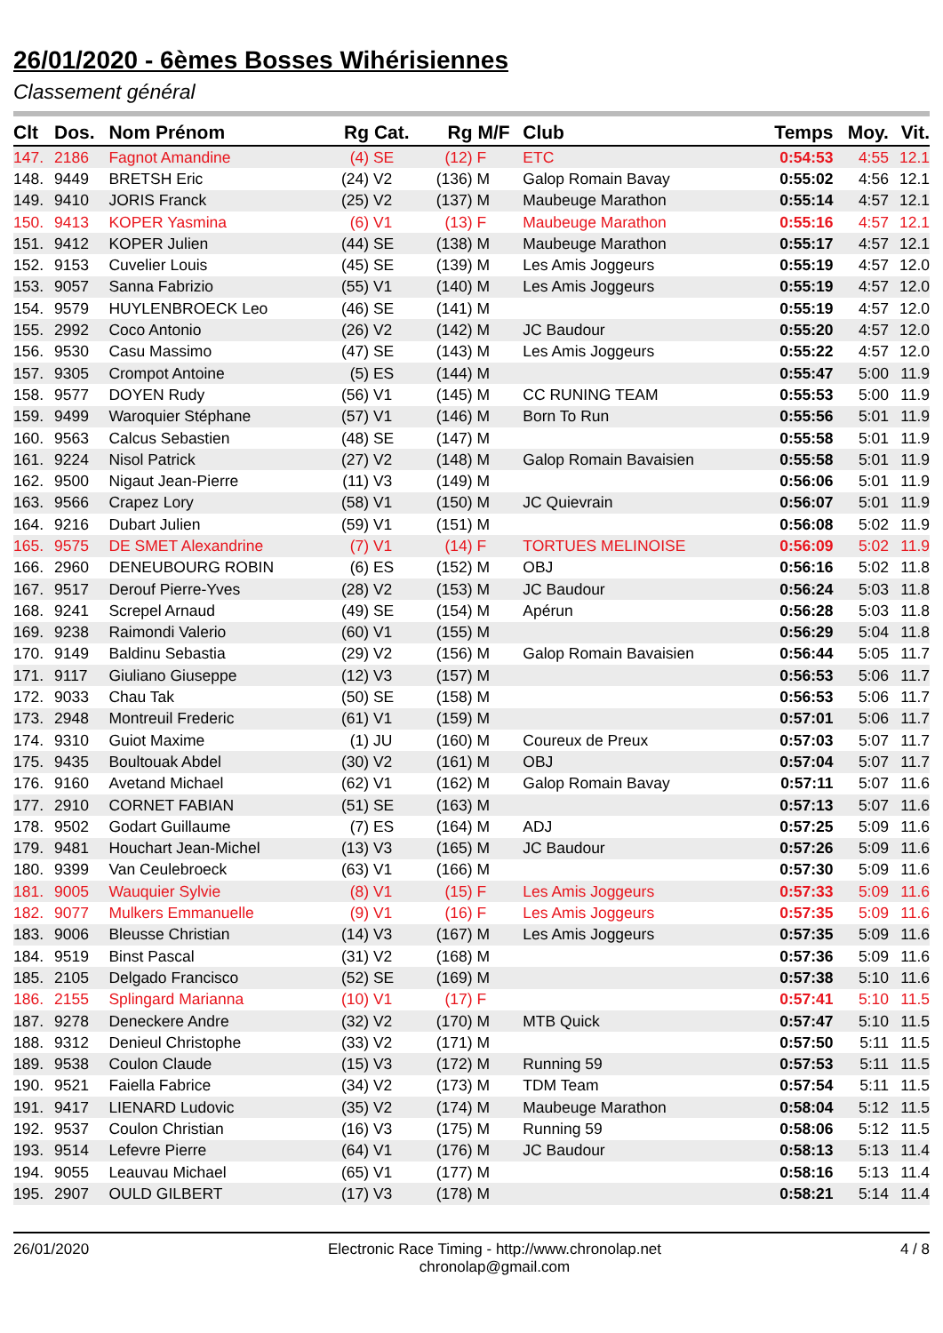26/01/2020 - 6èmes Bosses Wihérisiennes
Classement général
| Clt | Dos. | Nom Prénom | Rg | Cat. | Rg | M/F | Club | Temps | Moy. | Vit. |
| --- | --- | --- | --- | --- | --- | --- | --- | --- | --- | --- |
| 147. | 2186 | Fagnot Amandine | (4) | SE | (12) | F | ETC | 0:54:53 | 4:55 | 12.1 |
| 148. | 9449 | BRETSH Eric | (24) | V2 | (136) | M | Galop Romain Bavay | 0:55:02 | 4:56 | 12.1 |
| 149. | 9410 | JORIS Franck | (25) | V2 | (137) | M | Maubeuge Marathon | 0:55:14 | 4:57 | 12.1 |
| 150. | 9413 | KOPER Yasmina | (6) | V1 | (13) | F | Maubeuge Marathon | 0:55:16 | 4:57 | 12.1 |
| 151. | 9412 | KOPER Julien | (44) | SE | (138) | M | Maubeuge Marathon | 0:55:17 | 4:57 | 12.1 |
| 152. | 9153 | Cuvelier Louis | (45) | SE | (139) | M | Les Amis Joggeurs | 0:55:19 | 4:57 | 12.0 |
| 153. | 9057 | Sanna Fabrizio | (55) | V1 | (140) | M | Les Amis Joggeurs | 0:55:19 | 4:57 | 12.0 |
| 154. | 9579 | HUYLENBROECK Leo | (46) | SE | (141) | M | | 0:55:19 | 4:57 | 12.0 |
| 155. | 2992 | Coco Antonio | (26) | V2 | (142) | M | JC Baudour | 0:55:20 | 4:57 | 12.0 |
| 156. | 9530 | Casu Massimo | (47) | SE | (143) | M | Les Amis Joggeurs | 0:55:22 | 4:57 | 12.0 |
| 157. | 9305 | Crompot Antoine | (5) | ES | (144) | M | | 0:55:47 | 5:00 | 11.9 |
| 158. | 9577 | DOYEN Rudy | (56) | V1 | (145) | M | CC RUNING TEAM | 0:55:53 | 5:00 | 11.9 |
| 159. | 9499 | Waroquier Stéphane | (57) | V1 | (146) | M | Born To Run | 0:55:56 | 5:01 | 11.9 |
| 160. | 9563 | Calcus Sebastien | (48) | SE | (147) | M | | 0:55:58 | 5:01 | 11.9 |
| 161. | 9224 | Nisol Patrick | (27) | V2 | (148) | M | Galop Romain Bavaisien | 0:55:58 | 5:01 | 11.9 |
| 162. | 9500 | Nigaut Jean-Pierre | (11) | V3 | (149) | M | | 0:56:06 | 5:01 | 11.9 |
| 163. | 9566 | Crapez Lory | (58) | V1 | (150) | M | JC Quievrain | 0:56:07 | 5:01 | 11.9 |
| 164. | 9216 | Dubart Julien | (59) | V1 | (151) | M | | 0:56:08 | 5:02 | 11.9 |
| 165. | 9575 | DE SMET Alexandrine | (7) | V1 | (14) | F | TORTUES MELINOISE | 0:56:09 | 5:02 | 11.9 |
| 166. | 2960 | DENEUBOURG ROBIN | (6) | ES | (152) | M | OBJ | 0:56:16 | 5:02 | 11.8 |
| 167. | 9517 | Derouf Pierre-Yves | (28) | V2 | (153) | M | JC Baudour | 0:56:24 | 5:03 | 11.8 |
| 168. | 9241 | Screpel Arnaud | (49) | SE | (154) | M | Apérun | 0:56:28 | 5:03 | 11.8 |
| 169. | 9238 | Raimondi Valerio | (60) | V1 | (155) | M | | 0:56:29 | 5:04 | 11.8 |
| 170. | 9149 | Baldinu Sebastia | (29) | V2 | (156) | M | Galop Romain Bavaisien | 0:56:44 | 5:05 | 11.7 |
| 171. | 9117 | Giuliano Giuseppe | (12) | V3 | (157) | M | | 0:56:53 | 5:06 | 11.7 |
| 172. | 9033 | Chau Tak | (50) | SE | (158) | M | | 0:56:53 | 5:06 | 11.7 |
| 173. | 2948 | Montreuil Frederic | (61) | V1 | (159) | M | | 0:57:01 | 5:06 | 11.7 |
| 174. | 9310 | Guiot Maxime | (1) | JU | (160) | M | Coureux de Preux | 0:57:03 | 5:07 | 11.7 |
| 175. | 9435 | Boultouak Abdel | (30) | V2 | (161) | M | OBJ | 0:57:04 | 5:07 | 11.7 |
| 176. | 9160 | Avetand Michael | (62) | V1 | (162) | M | Galop Romain Bavay | 0:57:11 | 5:07 | 11.6 |
| 177. | 2910 | CORNET FABIAN | (51) | SE | (163) | M | | 0:57:13 | 5:07 | 11.6 |
| 178. | 9502 | Godart Guillaume | (7) | ES | (164) | M | ADJ | 0:57:25 | 5:09 | 11.6 |
| 179. | 9481 | Houchart Jean-Michel | (13) | V3 | (165) | M | JC Baudour | 0:57:26 | 5:09 | 11.6 |
| 180. | 9399 | Van Ceulebroeck | (63) | V1 | (166) | M | | 0:57:30 | 5:09 | 11.6 |
| 181. | 9005 | Wauquier Sylvie | (8) | V1 | (15) | F | Les Amis Joggeurs | 0:57:33 | 5:09 | 11.6 |
| 182. | 9077 | Mulkers Emmanuelle | (9) | V1 | (16) | F | Les Amis Joggeurs | 0:57:35 | 5:09 | 11.6 |
| 183. | 9006 | Bleusse Christian | (14) | V3 | (167) | M | Les Amis Joggeurs | 0:57:35 | 5:09 | 11.6 |
| 184. | 9519 | Binst Pascal | (31) | V2 | (168) | M | | 0:57:36 | 5:09 | 11.6 |
| 185. | 2105 | Delgado Francisco | (52) | SE | (169) | M | | 0:57:38 | 5:10 | 11.6 |
| 186. | 2155 | Splingard Marianna | (10) | V1 | (17) | F | | 0:57:41 | 5:10 | 11.5 |
| 187. | 9278 | Deneckere Andre | (32) | V2 | (170) | M | MTB Quick | 0:57:47 | 5:10 | 11.5 |
| 188. | 9312 | Denieul Christophe | (33) | V2 | (171) | M | | 0:57:50 | 5:11 | 11.5 |
| 189. | 9538 | Coulon Claude | (15) | V3 | (172) | M | Running 59 | 0:57:53 | 5:11 | 11.5 |
| 190. | 9521 | Faiella Fabrice | (34) | V2 | (173) | M | TDM Team | 0:57:54 | 5:11 | 11.5 |
| 191. | 9417 | LIENARD Ludovic | (35) | V2 | (174) | M | Maubeuge Marathon | 0:58:04 | 5:12 | 11.5 |
| 192. | 9537 | Coulon Christian | (16) | V3 | (175) | M | Running 59 | 0:58:06 | 5:12 | 11.5 |
| 193. | 9514 | Lefevre Pierre | (64) | V1 | (176) | M | JC Baudour | 0:58:13 | 5:13 | 11.4 |
| 194. | 9055 | Leauvau Michael | (65) | V1 | (177) | M | | 0:58:16 | 5:13 | 11.4 |
| 195. | 2907 | OULD GILBERT | (17) | V3 | (178) | M | | 0:58:21 | 5:14 | 11.4 |
26/01/2020 Electronic Race Timing - http://www.chronolap.net
chronolap@gmail.com
4 / 8